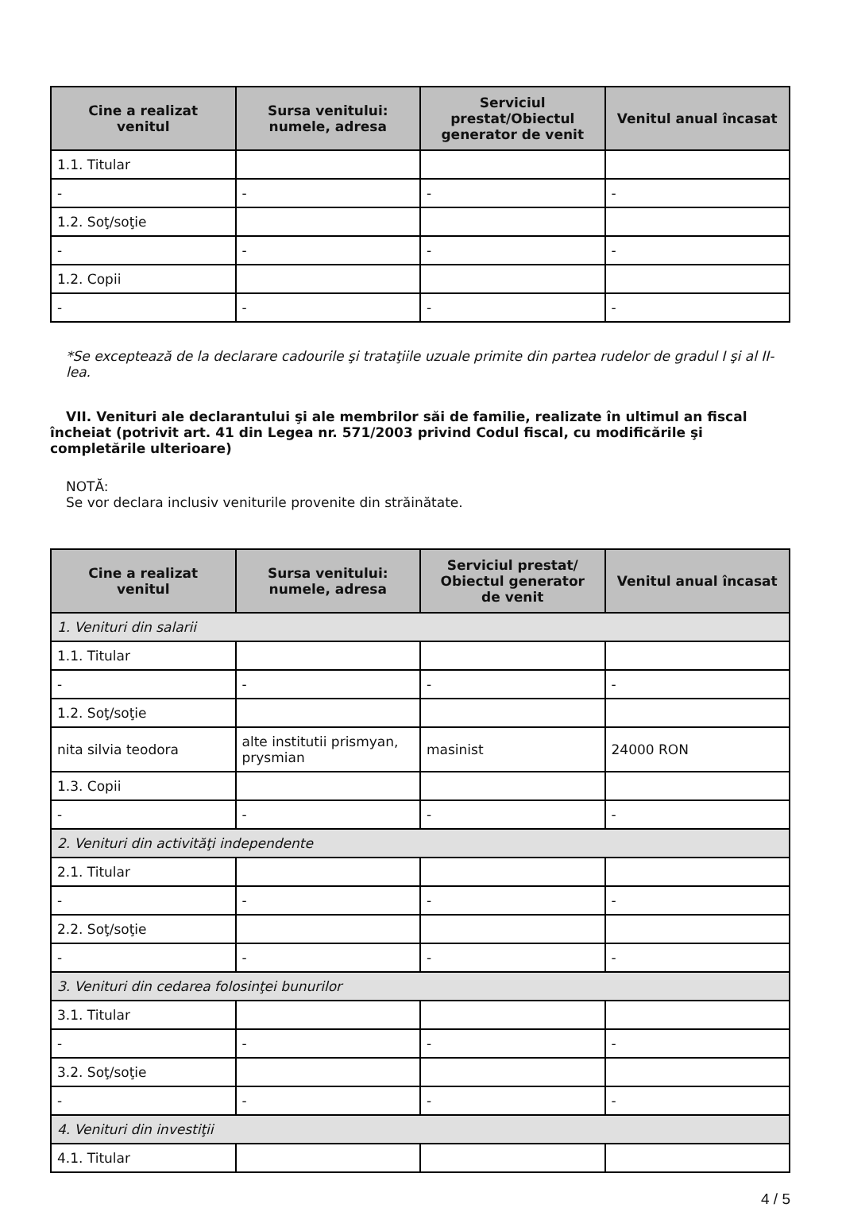| Cine a realizat venitul | Sursa venitului: numele, adresa | Serviciul prestat/Obiectul generator de venit | Venitul anual încasat |
| --- | --- | --- | --- |
| 1.1. Titular | | | |
| - | - | - | - |
| 1.2. Soţ/soţie | | | |
| - | - | - | - |
| 1.2. Copii | | | |
| - | - | - | - |
*Se exceptează de la declarare cadourile şi trataţiile uzuale primite din partea rudelor de gradul I şi al II-lea.
VII. Venituri ale declarantului şi ale membrilor săi de familie, realizate în ultimul an fiscal încheiat (potrivit art. 41 din Legea nr. 571/2003 privind Codul fiscal, cu modificările şi completările ulterioare)
NOTĂ:
Se vor declara inclusiv veniturile provenite din străinătate.
| Cine a realizat venitul | Sursa venitului: numele, adresa | Serviciul prestat/ Obiectul generator de venit | Venitul anual încasat |
| --- | --- | --- | --- |
| 1. Venituri din salarii | | | |
| 1.1. Titular | | | |
| - | - | - | - |
| 1.2. Soţ/soţie | | | |
| nita silvia teodora | alte institutii prismyan, prysmian | masinist | 24000 RON |
| 1.3. Copii | | | |
| - | - | - | - |
| 2. Venituri din activităţi independente | | | |
| 2.1. Titular | | | |
| - | - | - | - |
| 2.2. Soţ/soţie | | | |
| - | - | - | - |
| 3. Venituri din cedarea folosinţei bunurilor | | | |
| 3.1. Titular | | | |
| - | - | - | - |
| 3.2. Soţ/soţie | | | |
| - | - | - | - |
| 4. Venituri din investiţii | | | |
| 4.1. Titular | | | |
4 / 5